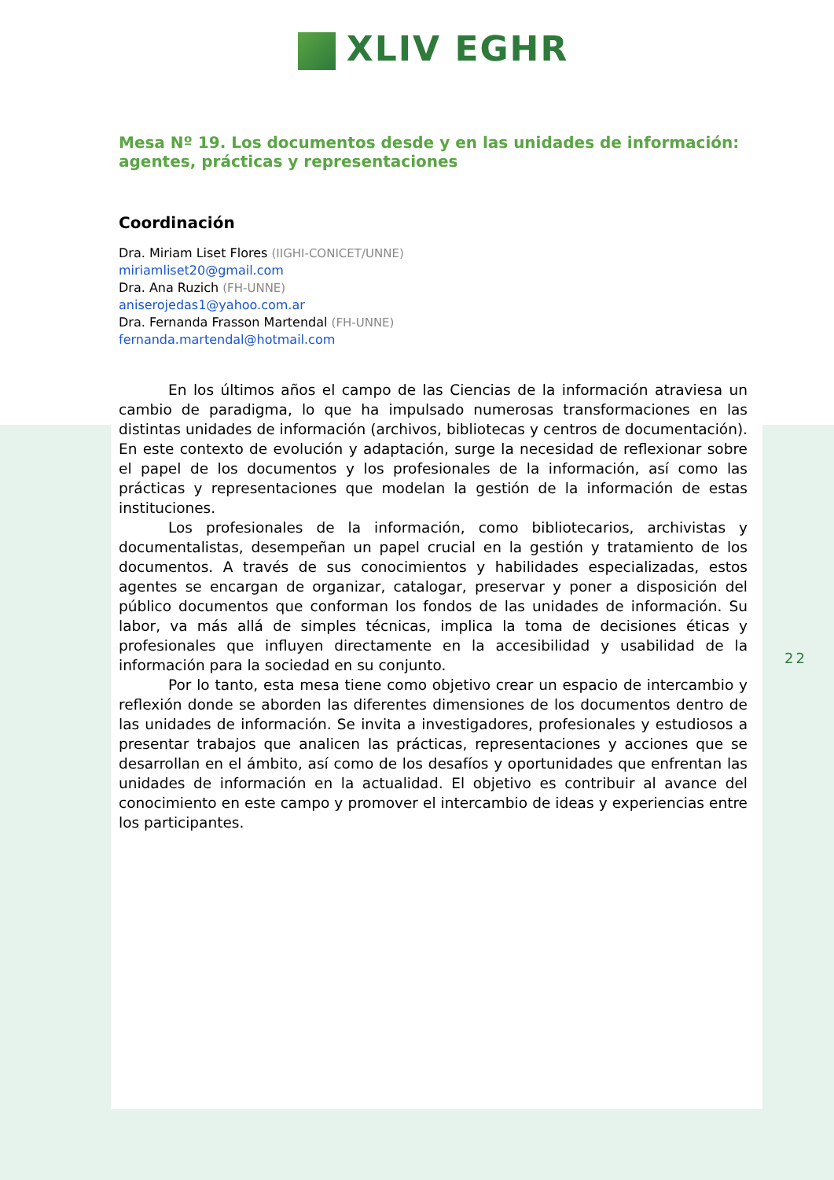XLIV EGHR
Mesa Nº 19. Los documentos desde y en las unidades de información: agentes, prácticas y representaciones
Coordinación
Dra. Miriam Liset Flores (IIGHI-CONICET/UNNE)
miriamliset20@gmail.com
Dra. Ana Ruzich (FH-UNNE)
aniserojedas1@yahoo.com.ar
Dra. Fernanda Frasson Martendal (FH-UNNE)
fernanda.martendal@hotmail.com
En los últimos años el campo de las Ciencias de la información atraviesa un cambio de paradigma, lo que ha impulsado numerosas transformaciones en las distintas unidades de información (archivos, bibliotecas y centros de documentación). En este contexto de evolución y adaptación, surge la necesidad de reflexionar sobre el papel de los documentos y los profesionales de la información, así como las prácticas y representaciones que modelan la gestión de la información de estas instituciones.
Los profesionales de la información, como bibliotecarios, archivistas y documentalistas, desempeñan un papel crucial en la gestión y tratamiento de los documentos. A través de sus conocimientos y habilidades especializadas, estos agentes se encargan de organizar, catalogar, preservar y poner a disposición del público documentos que conforman los fondos de las unidades de información. Su labor, va más allá de simples técnicas, implica la toma de decisiones éticas y profesionales que influyen directamente en la accesibilidad y usabilidad de la información para la sociedad en su conjunto.
Por lo tanto, esta mesa tiene como objetivo crear un espacio de intercambio y reflexión donde se aborden las diferentes dimensiones de los documentos dentro de las unidades de información. Se invita a investigadores, profesionales y estudiosos a presentar trabajos que analicen las prácticas, representaciones y acciones que se desarrollan en el ámbito, así como de los desafíos y oportunidades que enfrentan las unidades de información en la actualidad. El objetivo es contribuir al avance del conocimiento en este campo y promover el intercambio de ideas y experiencias entre los participantes.
22